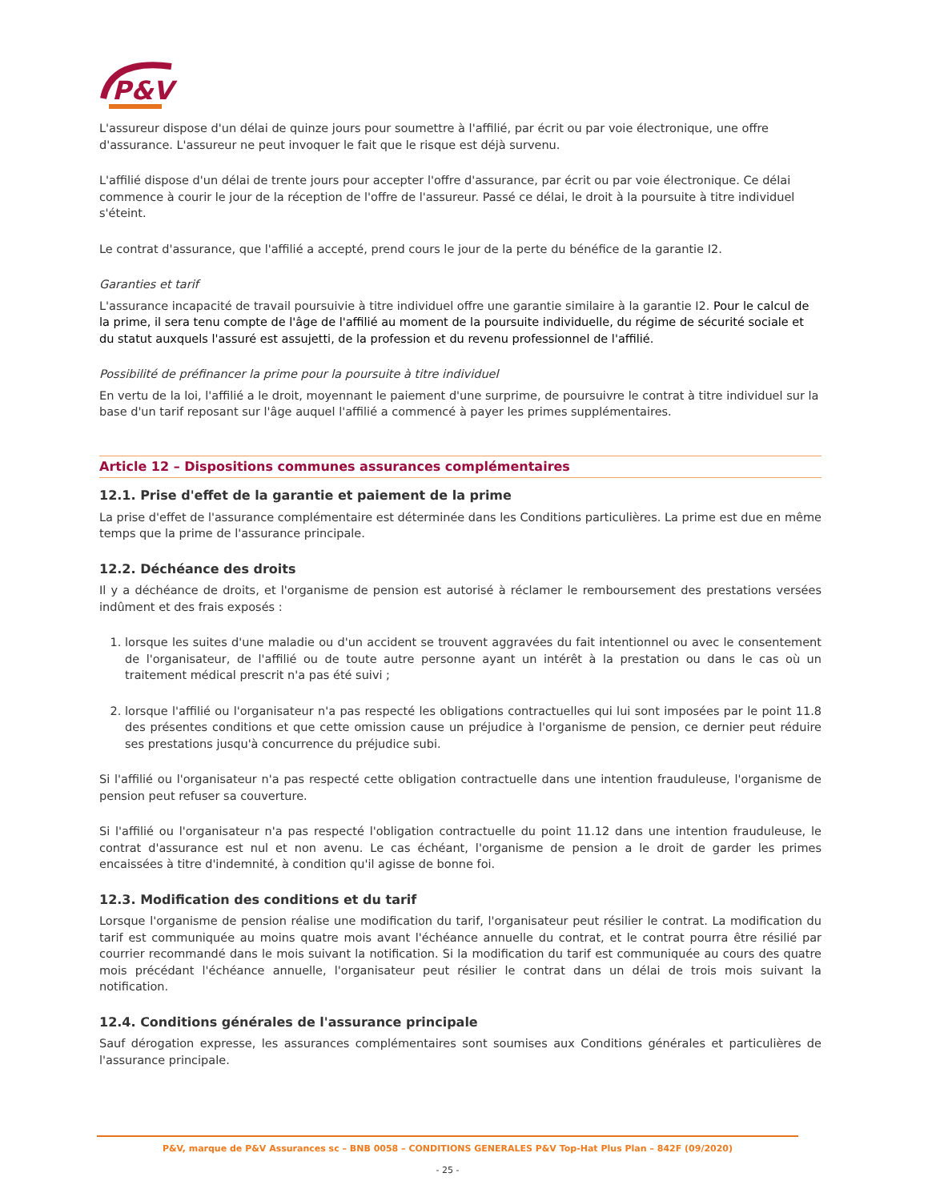P&V
L'assureur dispose d'un délai de quinze jours pour soumettre à l'affilié, par écrit ou par voie électronique, une offre d'assurance. L'assureur ne peut invoquer le fait que le risque est déjà survenu.
L'affilié dispose d'un délai de trente jours pour accepter l'offre d'assurance, par écrit ou par voie électronique. Ce délai commence à courir le jour de la réception de l'offre de l'assureur. Passé ce délai, le droit à la poursuite à titre individuel s'éteint.
Le contrat d'assurance, que l'affilié a accepté, prend cours le jour de la perte du bénéfice de la garantie I2.
Garanties et tarif
L'assurance incapacité de travail poursuivie à titre individuel offre une garantie similaire à la garantie I2. Pour le calcul de la prime, il sera tenu compte de l'âge de l'affilié au moment de la poursuite individuelle, du régime de sécurité sociale et du statut auxquels l'assuré est assujetti, de la profession et du revenu professionnel de l'affilié.
Possibilité de préfinancer la prime pour la poursuite à titre individuel
En vertu de la loi, l'affilié a le droit, moyennant le paiement d'une surprime, de poursuivre le contrat à titre individuel sur la base d'un tarif reposant sur l'âge auquel l'affilié a commencé à payer les primes supplémentaires.
Article 12 – Dispositions communes assurances complémentaires
12.1. Prise d'effet de la garantie et paiement de la prime
La prise d'effet de l'assurance complémentaire est déterminée dans les Conditions particulières. La prime est due en même temps que la prime de l'assurance principale.
12.2. Déchéance des droits
Il y a déchéance de droits, et l'organisme de pension est autorisé à réclamer le remboursement des prestations versées indûment et des frais exposés :
1. lorsque les suites d'une maladie ou d'un accident se trouvent aggravées du fait intentionnel ou avec le consentement de l'organisateur, de l'affilié ou de toute autre personne ayant un intérêt à la prestation ou dans le cas où un traitement médical prescrit n'a pas été suivi ;
2. lorsque l'affilié ou l'organisateur n'a pas respecté les obligations contractuelles qui lui sont imposées par le point 11.8 des présentes conditions et que cette omission cause un préjudice à l'organisme de pension, ce dernier peut réduire ses prestations jusqu'à concurrence du préjudice subi.
Si l'affilié ou l'organisateur n'a pas respecté cette obligation contractuelle dans une intention frauduleuse, l'organisme de pension peut refuser sa couverture.
Si l'affilié ou l'organisateur n'a pas respecté l'obligation contractuelle du point 11.12 dans une intention frauduleuse, le contrat d'assurance est nul et non avenu. Le cas échéant, l'organisme de pension a le droit de garder les primes encaissées à titre d'indemnité, à condition qu'il agisse de bonne foi.
12.3. Modification des conditions et du tarif
Lorsque l'organisme de pension réalise une modification du tarif, l'organisateur peut résilier le contrat. La modification du tarif est communiquée au moins quatre mois avant l'échéance annuelle du contrat, et le contrat pourra être résilié par courrier recommandé dans le mois suivant la notification. Si la modification du tarif est communiquée au cours des quatre mois précédant l'échéance annuelle, l'organisateur peut résilier le contrat dans un délai de trois mois suivant la notification.
12.4. Conditions générales de l'assurance principale
Sauf dérogation expresse, les assurances complémentaires sont soumises aux Conditions générales et particulières de l'assurance principale.
P&V, marque de P&V Assurances sc – BNB 0058 – CONDITIONS GENERALES P&V Top-Hat Plus Plan – 842F (09/2020)
- 25 -